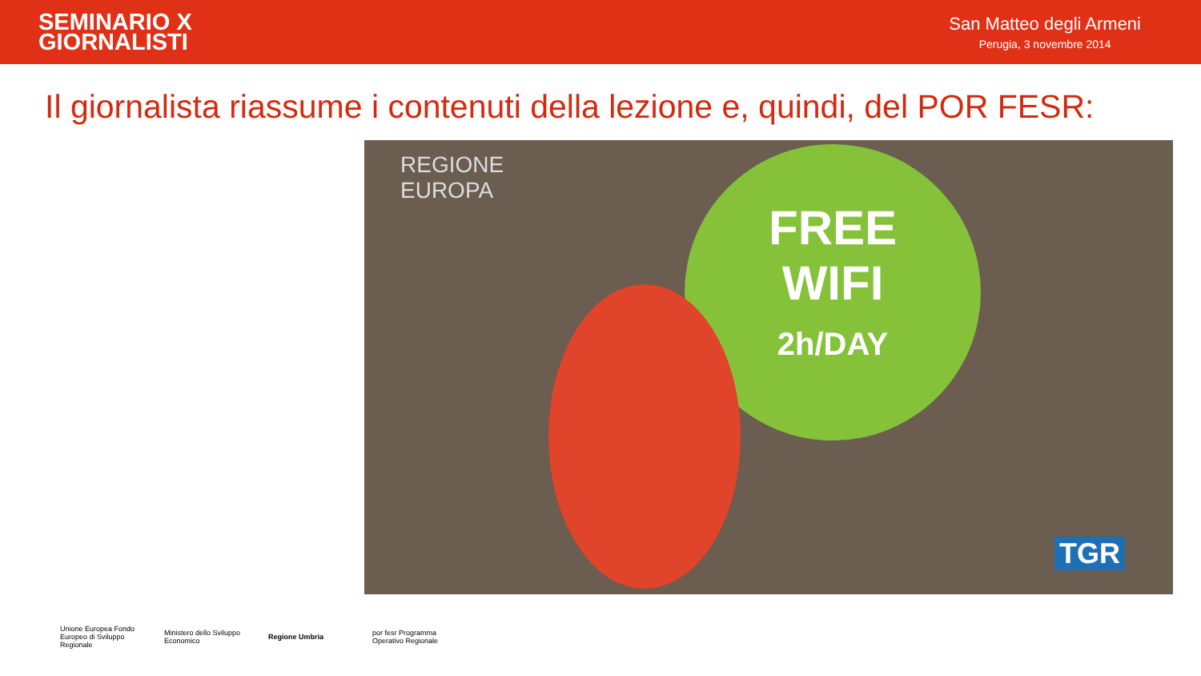SEMINARIO X
GIORNALISTI
San Matteo degli Armeni
Perugia, 3 novembre 2014
Il giornalista riassume i contenuti della lezione e, quindi, del POR FESR:
REGIONE
EUROPA
FREE
WIFI
2h/DAY
TGR
Unione Europea Fondo Europeo di Sviluppo Regionale
Ministero dello Sviluppo Economico
Regione Umbria
por fesr Programma Operativo Regionale